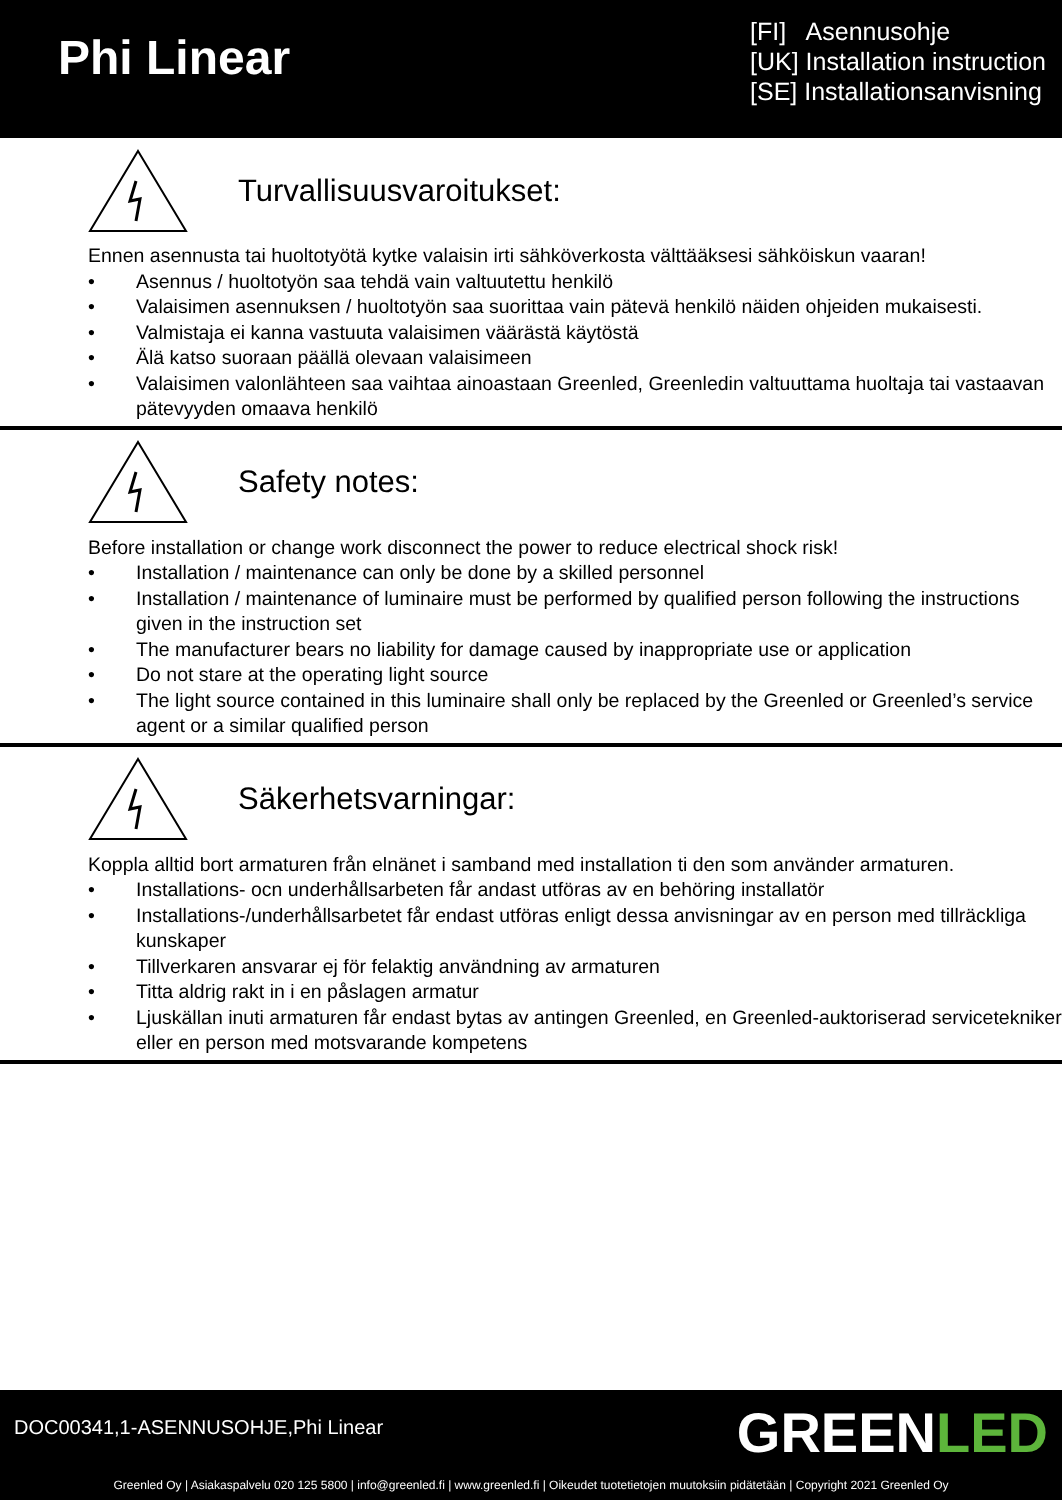Phi Linear
[FI] Asennusohje
[UK] Installation instruction
[SE] Installationsanvisning
Turvallisuusvaroitukset:
Ennen asennusta tai huoltotyötä kytke valaisin irti sähköverkosta välttääksesi sähköiskun vaaran!
• Asennus / huoltotyön saa tehdä vain valtuutettu henkilö
• Valaisimen asennuksen / huoltotyön saa suorittaa vain pätevä henkilö näiden ohjeiden mukaisesti.
• Valmistaja ei kanna vastuuta valaisimen väärästä käytöstä
• Älä katso suoraan päällä olevaan valaisimeen
• Valaisimen valonlähteen saa vaihtaa ainoastaan Greenled, Greenledin valtuuttama huoltaja tai vastaavan pätevyyden omaava henkilö
Safety notes:
Before installation or change work disconnect the power to reduce electrical shock risk!
• Installation / maintenance can only be done by a skilled personnel
• Installation / maintenance of luminaire must be performed by qualified person following the instructions given in the instruction set
• The manufacturer bears no liability for damage caused by inappropriate use or application
• Do not stare at the operating light source
• The light source contained in this luminaire shall only be replaced by the Greenled or Greenled’s service agent or a similar qualified person
Säkerhetsvarningar:
Koppla alltid bort armaturen från elnänet i samband med installation ti den som använder armaturen.
• Installations- ocn underhållsarbeten får andast utföras av en behöring installatör
• Installations-/underhållsarbetet får endast utföras enligt dessa anvisningar av en person med tillräckliga kunskaper
• Tillverkaren ansvarar ej för felaktig användning av armaturen
• Titta aldrig rakt in i en påslagen armatur
• Ljuskällan inuti armaturen får endast bytas av antingen Greenled, en Greenled-auktoriserad servicetekniker eller en person med motsvarande kompetens
DOC00341,1-ASENNUSOHJE,Phi Linear
GREENLED
Greenled Oy | Asiakaspalvelu 020 125 5800 | info@greenled.fi | www.greenled.fi | Oikeudet tuotetietojen muutoksiin pidätetään | Copyright 2021 Greenled Oy